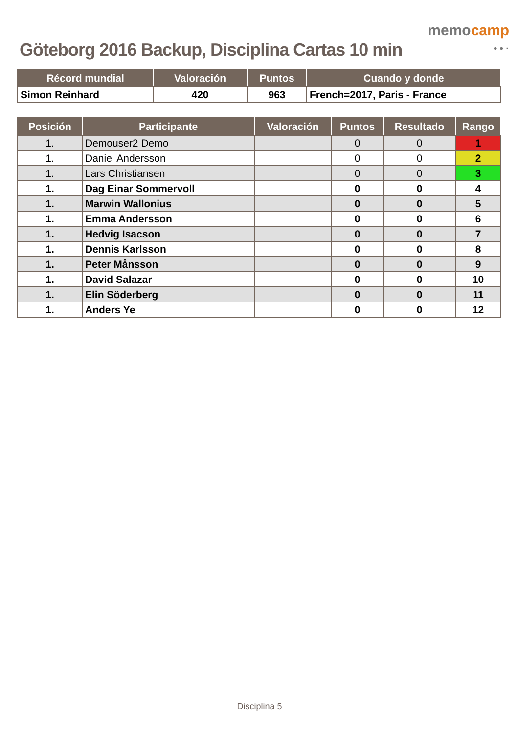Göteborg 2016 Backup, Disciplina Cartas 10 min
memocamp
• • ·
| Récord mundial | Valoración | Puntos | Cuando y donde |
| --- | --- | --- | --- |
| Simon Reinhard | 420 | 963 | French=2017, Paris - France |
| Posición | Participante | Valoración | Puntos | Resultado | Rango |
| --- | --- | --- | --- | --- | --- |
| 1. | Demouser2 Demo | | 0 | 0 | 1 |
| 1. | Daniel Andersson | | 0 | 0 | 2 |
| 1. | Lars Christiansen | | 0 | 0 | 3 |
| 1. | Dag Einar Sommervoll | | 0 | 0 | 4 |
| 1. | Marwin Wallonius | | 0 | 0 | 5 |
| 1. | Emma Andersson | | 0 | 0 | 6 |
| 1. | Hedvig Isacson | | 0 | 0 | 7 |
| 1. | Dennis Karlsson | | 0 | 0 | 8 |
| 1. | Peter Månsson | | 0 | 0 | 9 |
| 1. | David Salazar | | 0 | 0 | 10 |
| 1. | Elin Söderberg | | 0 | 0 | 11 |
| 1. | Anders Ye | | 0 | 0 | 12 |
Disciplina 5